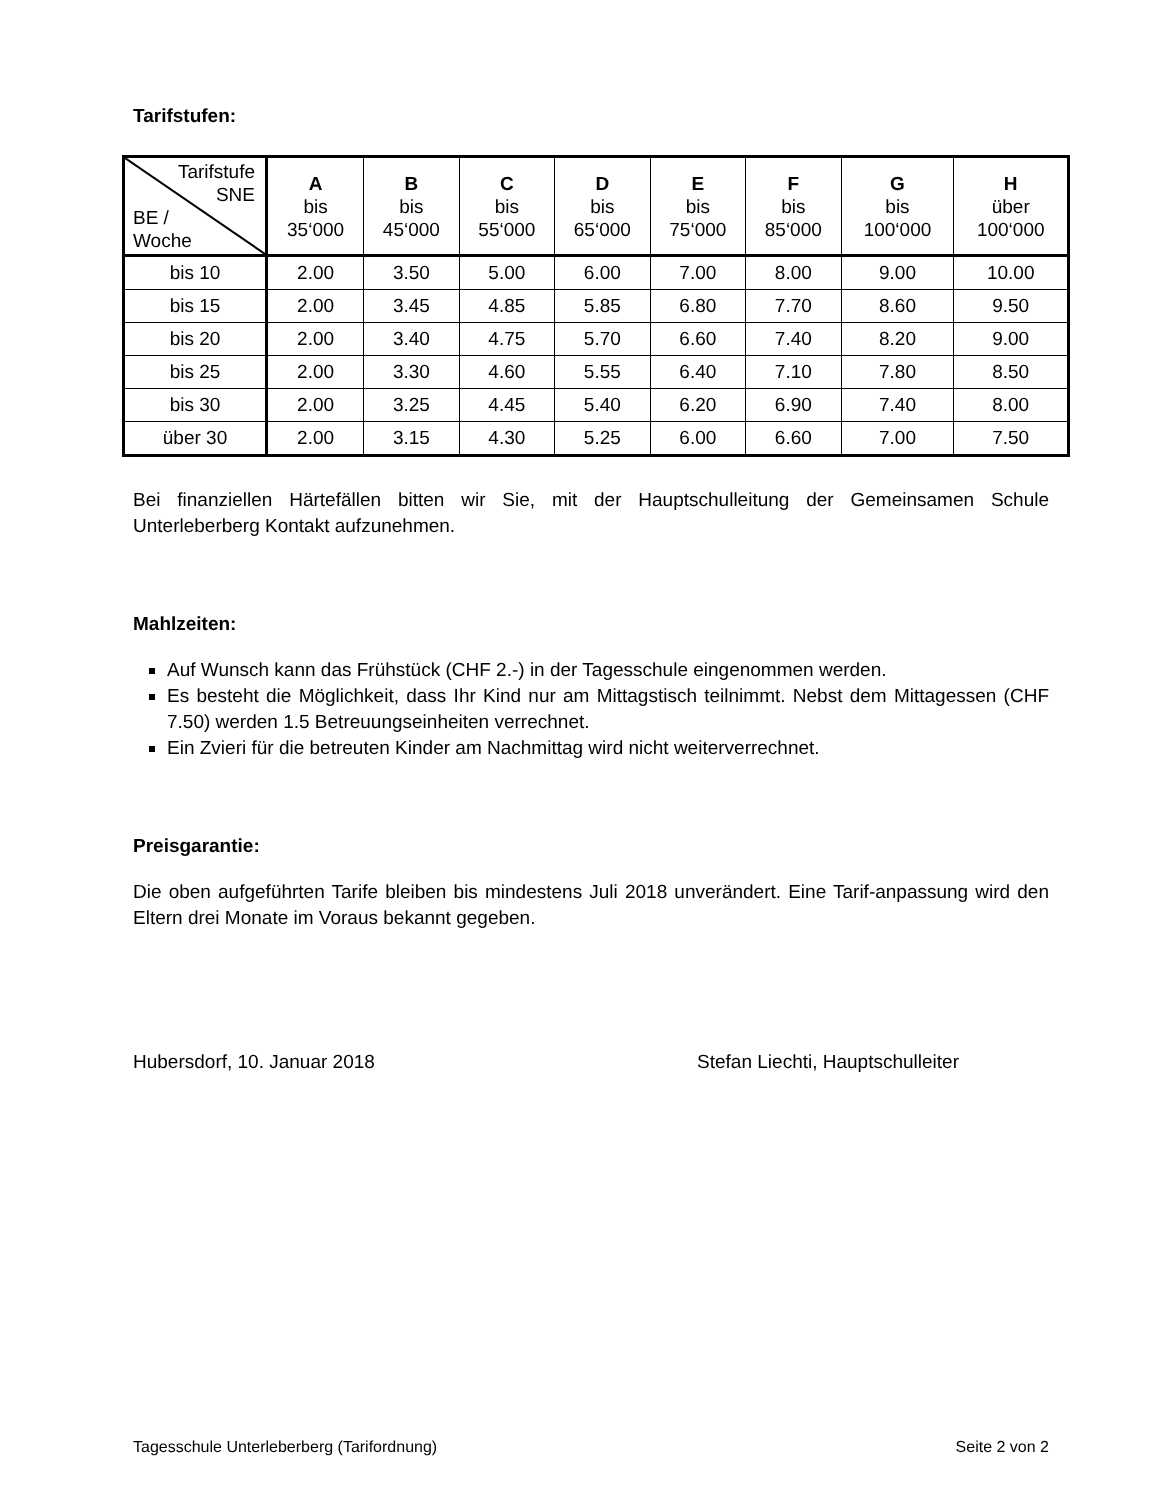Tarifstufen:
| Tarifstufe SNE BE / Woche | A bis 35‘000 | B bis 45‘000 | C bis 55‘000 | D bis 65‘000 | E bis 75‘000 | F bis 85‘000 | G bis 100‘000 | H über 100‘000 |
| --- | --- | --- | --- | --- | --- | --- | --- | --- |
| bis 10 | 2.00 | 3.50 | 5.00 | 6.00 | 7.00 | 8.00 | 9.00 | 10.00 |
| bis 15 | 2.00 | 3.45 | 4.85 | 5.85 | 6.80 | 7.70 | 8.60 | 9.50 |
| bis 20 | 2.00 | 3.40 | 4.75 | 5.70 | 6.60 | 7.40 | 8.20 | 9.00 |
| bis 25 | 2.00 | 3.30 | 4.60 | 5.55 | 6.40 | 7.10 | 7.80 | 8.50 |
| bis 30 | 2.00 | 3.25 | 4.45 | 5.40 | 6.20 | 6.90 | 7.40 | 8.00 |
| über 30 | 2.00 | 3.15 | 4.30 | 5.25 | 6.00 | 6.60 | 7.00 | 7.50 |
Bei finanziellen Härtefällen bitten wir Sie, mit der Hauptschulleitung der Gemeinsamen Schule Unterleberberg Kontakt aufzunehmen.
Mahlzeiten:
Auf Wunsch kann das Frühstück (CHF 2.-) in der Tagesschule eingenommen werden.
Es besteht die Möglichkeit, dass Ihr Kind nur am Mittagstisch teilnimmt. Nebst dem Mittagessen (CHF 7.50) werden 1.5 Betreuungseinheiten verrechnet.
Ein Zvieri für die betreuten Kinder am Nachmittag wird nicht weiterverrechnet.
Preisgarantie:
Die oben aufgeführten Tarife bleiben bis mindestens Juli 2018 unverändert. Eine Tarif-anpassung wird den Eltern drei Monate im Voraus bekannt gegeben.
Hubersdorf, 10. Januar 2018 Stefan Liechti, Hauptschulleiter
Tagesschule Unterleberberg (Tarifordnung) Seite 2 von 2